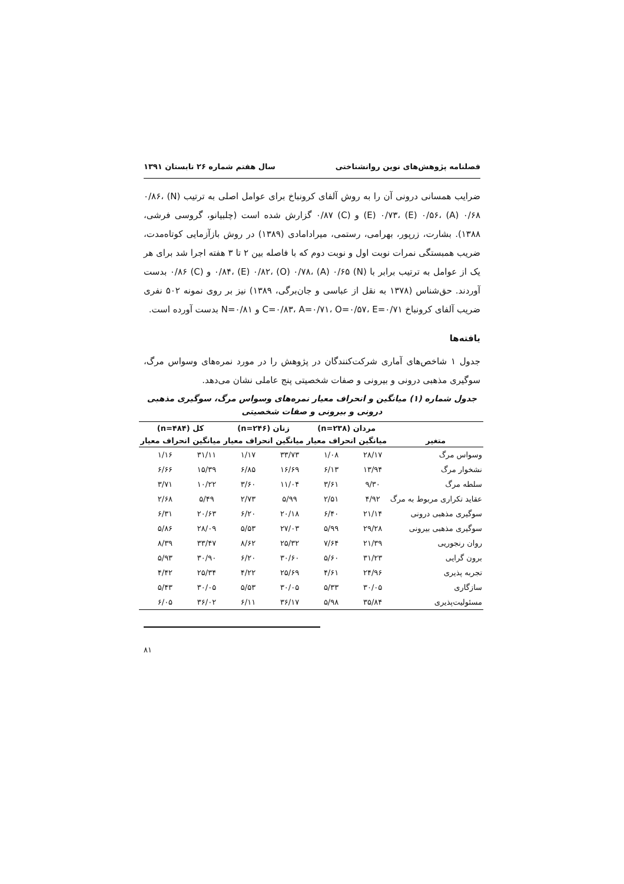فصلنامه پژوهش‌های نوین روانشناختی سال هفتم شماره ۲۶ تابستان ۱۳۹۱
ضرایب همسانی درونی آن را به روش آلفای کرونباخ برای عوامل اصلی به ترتیب (N) ۰/۸۶، (E) ۰/۷۳، (E) ۰/۵۶، (A) ۰/۶۸ و (C) ۰/۸۷ گزارش شده است (چلبیانو، گروسی فرشی، ۱۳۸۸). بشارت، زرپور، بهرامی، رستمی، میرادامادی (۱۳۸۹) در روش بازآزمایی کوتاه‌مدت، ضریب همبستگی نمرات نوبت اول و نوبت دوم که با فاصله بین ۲ تا ۳ هفته اجرا شد برای هر یک از عوامل به ترتیب برابر با (N) ۰/۸۴، (E) ۰/۸۲، (O) ۰/۷۸، (A) ۰/۶۵ و (C) ۰/۸۶ بدست آوردند. حق‌شناس (۱۳۷۸ به نقل از عباسی و جان‌برگی، ۱۳۸۹) نیز بر روی نمونه ۵۰۲ نفری ضریب آلفای کرونباخ C=۰/۸۳، A=۰/۷۱، O=۰/۵۷، E=۰/۷۱ و N=۰/۸۱ بدست آورده است.
یافته‌ها
جدول ۱ شاخص‌های آماری شرکت‌کنندگان در پژوهش را در مورد نمره‌های وسواس مرگ، سوگیری مذهبی درونی و بیرونی و صفات شخصیتی پنج عاملی نشان می‌دهد.
جدول شماره (۱) میانگین و انحراف معیار نمره‌های وسواس مرگ، سوگیری مذهبی درونی و بیرونی و صفات شخصیتی
| | مردان (n=۲۳۸) | | زنان (n=۲۴۶) | | کل (n=۴۸۴) | |
| --- | --- | --- | --- | --- | --- | --- |
| متغیر | میانگین | انحراف معیار | میانگین | انحراف معیار | میانگین | انحراف معیار |
| وسواس مرگ | ۲۸/۱۷ | ۱/۰۸ | ۳۳/۷۳ | ۱/۱۷ | ۳۱/۱۱ | ۱/۱۶ |
| نشخوار مرگ | ۱۳/۹۴ | ۶/۱۳ | ۱۶/۶۹ | ۶/۸۵ | ۱۵/۳۹ | ۶/۶۶ |
| سلطه مرگ | ۹/۳۰ | ۳/۶۱ | ۱۱/۰۴ | ۳/۶۰ | ۱۰/۲۲ | ۳/۷۱ |
| عقاید تکراری مربوط به مرگ | ۴/۹۲ | ۲/۵۱ | ۵/۹۹ | ۲/۷۳ | ۵/۴۹ | ۲/۶۸ |
| سوگیری مذهبی درونی | ۲۱/۱۴ | ۶/۴۰ | ۲۰/۱۸ | ۶/۲۰ | ۲۰/۶۳ | ۶/۳۱ |
| سوگیری مذهبی بیرونی | ۲۹/۲۸ | ۵/۹۹ | ۲۷/۰۳ | ۵/۵۳ | ۲۸/۰۹ | ۵/۸۶ |
| روان رنجوریی | ۲۱/۳۹ | ۷/۶۴ | ۲۵/۳۲ | ۸/۶۲ | ۳۳/۴۷ | ۸/۳۹ |
| برون گرایی | ۳۱/۲۳ | ۵/۶۰ | ۳۰/۶۰ | ۶/۲۰ | ۳۰/۹۰ | ۵/۹۳ |
| تجربه پذیری | ۲۴/۹۶ | ۴/۶۱ | ۲۵/۶۹ | ۴/۲۲ | ۲۵/۳۴ | ۴/۴۲ |
| سازگاری | ۳۰/۰۵ | ۵/۳۳ | ۳۰/۰۵ | ۵/۵۳ | ۳۰/۰۵ | ۵/۴۳ |
| مسئولیت‌پذیری | ۳۵/۸۴ | ۵/۹۸ | ۳۶/۱۷ | ۶/۱۱ | ۳۶/۰۲ | ۶/۰۵ |
۸۱